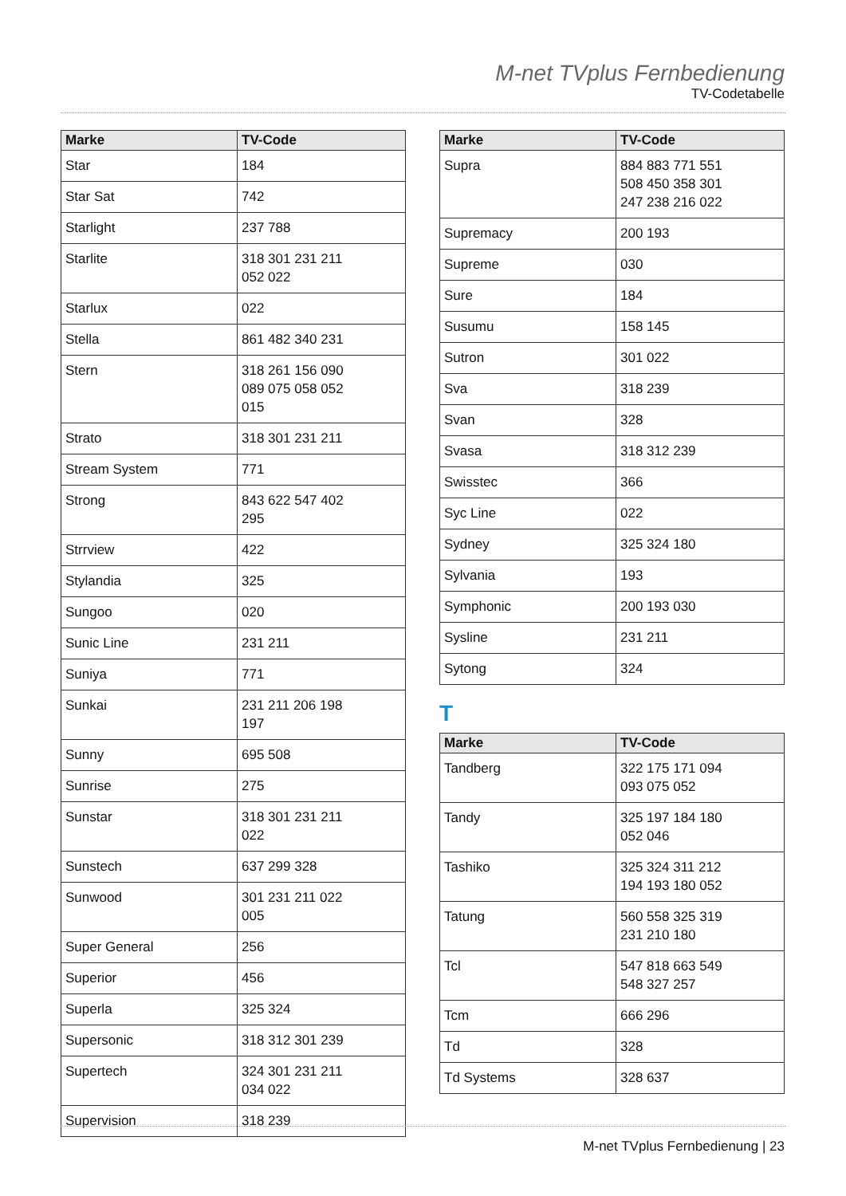M-net TVplus Fernbedienung
TV-Codetabelle
| Marke | TV-Code |
| --- | --- |
| Star | 184 |
| Star Sat | 742 |
| Starlight | 237 788 |
| Starlite | 318 301 231 211 052 022 |
| Starlux | 022 |
| Stella | 861 482 340 231 |
| Stern | 318 261 156 090 089 075 058 052 015 |
| Strato | 318 301 231 211 |
| Stream System | 771 |
| Strong | 843 622 547 402 295 |
| Strrview | 422 |
| Stylandia | 325 |
| Sungoo | 020 |
| Sunic Line | 231 211 |
| Suniya | 771 |
| Sunkai | 231 211 206 198 197 |
| Sunny | 695 508 |
| Sunrise | 275 |
| Sunstar | 318 301 231 211 022 |
| Sunstech | 637 299 328 |
| Sunwood | 301 231 211 022 005 |
| Super General | 256 |
| Superior | 456 |
| Superla | 325 324 |
| Supersonic | 318 312 301 239 |
| Supertech | 324 301 231 211 034 022 |
| Supervision | 318 239 |
| Marke | TV-Code |
| --- | --- |
| Supra | 884 883 771 551 508 450 358 301 247 238 216 022 |
| Supremacy | 200 193 |
| Supreme | 030 |
| Sure | 184 |
| Susumu | 158 145 |
| Sutron | 301 022 |
| Sva | 318 239 |
| Svan | 328 |
| Svasa | 318 312 239 |
| Swisstec | 366 |
| Syc Line | 022 |
| Sydney | 325 324 180 |
| Sylvania | 193 |
| Symphonic | 200 193 030 |
| Sysline | 231 211 |
| Sytong | 324 |
T
| Marke | TV-Code |
| --- | --- |
| Tandberg | 322 175 171 094 093 075 052 |
| Tandy | 325 197 184 180 052 046 |
| Tashiko | 325 324 311 212 194 193 180 052 |
| Tatung | 560 558 325 319 231 210 180 |
| Tcl | 547 818 663 549 548 327 257 |
| Tcm | 666 296 |
| Td | 328 |
| Td Systems | 328 637 |
M-net TVplus Fernbedienung | 23